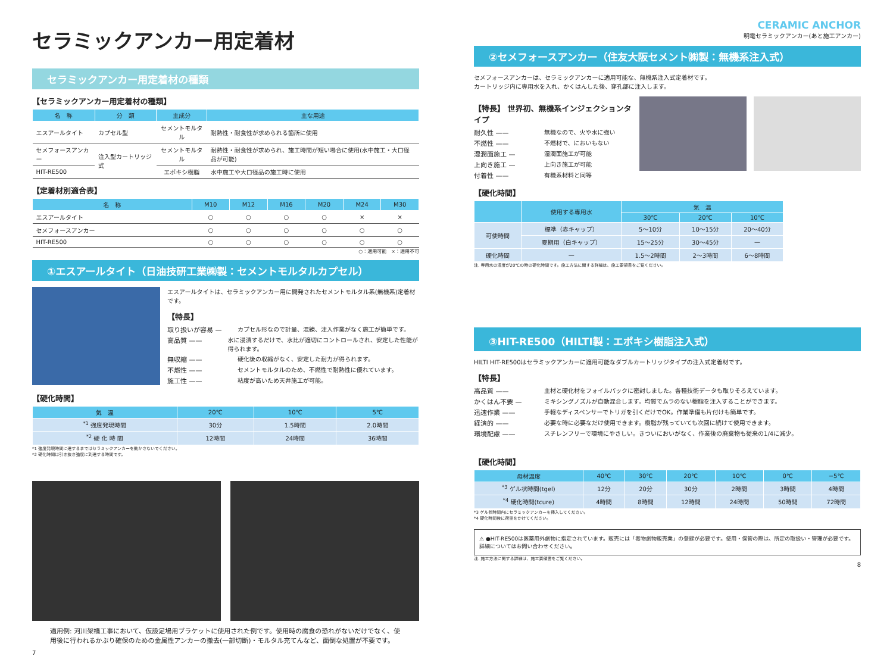セラミックアンカー用定着材
セラミックアンカー用定着材の種類
【セラミックアンカー用定着材の種類】
| 名 称 | 分 類 | 主成分 | 主な用途 |
| --- | --- | --- | --- |
| エスアールタイト | カプセル型 | セメントモルタル | 耐熱性・耐食性が求められる箇所に使用 |
| セメフォースアンカー | 注入型カートリッジ式 | セメントモルタル | 耐熱性・耐食性が求められ、施工時間が短い場合に使用(水中施工・大口径品が可能) |
| HIT-RE500 | | エポキシ樹脂 | 水中施工や大口径品の施工時に使用 |
【定着材別適合表】
| 名 称 | M10 | M12 | M16 | M20 | M24 | M30 |
| --- | --- | --- | --- | --- | --- | --- |
| エスアールタイト | ○ | ○ | ○ | ○ | × | × |
| セメフォースアンカー | ○ | ○ | ○ | ○ | ○ | ○ |
| HIT-RE500 | ○ | ○ | ○ | ○ | ○ | ○ |
○：適用可能　×：適用不可
①エスアールタイト（日油技研工業㈱製：セメントモルタルカプセル）
エスアールタイトは、セラミックアンカー用に開発されたセメントモルタル系(無機系)定着材です。
【特長】
取り扱いが容易 — カプセル形なので計量、混練、注入作業がなく施工が簡単です。
高品質 —— 水に浸漬するだけで、水比が適切にコントロールされ、安定した性能が得られます。
無収縮 —— 硬化後の収縮がなく、安定した耐力が得られます。
不燃性 —— セメントモルタルのため、不燃性で耐熱性に優れています。
施工性 —— 粘度が高いため天井施工が可能。
【硬化時間】
| 気 温 | 20℃ | 10℃ | 5℃ |
| --- | --- | --- | --- |
| <sup>*1</sup> 強度発現時間 | 30分 | 1.5時間 | 2.0時間 |
| <sup>*2</sup> 硬 化 時 間 | 12時間 | 24時間 | 36時間 |
*1 強度発現時間に達するまではセラミックアンカーを動かさないでください。
*2 硬化時間は引き抜き強度に到達する時間です。
適用例: 河川架橋工事において、仮設足場用ブラケットに使用された例です。使用時の腐食の恐れがないだけでなく、使用後に行われるかぶり確保のための金属性アンカーの撤去(一部切断)・モルタル充てんなど、面倒な処置が不要です。
7
CERAMIC ANCHOR
明電セラミックアンカー(あと施工アンカー)
②セメフォースアンカー（住友大阪セメント㈱製：無機系注入式）
セメフォースアンカーは、セラミックアンカーに適用可能な、無機系注入式定着材です。
カートリッジ内に専用水を入れ、かくはんした後、穿孔部に注入します。
【特長】 世界初、無機系インジェクションタイプ
耐久性 —— 無機なので、火や水に強い
不燃性 —— 不燃材で、においもない
湿潤面施工 — 湿潤面施工が可能
上向き施工 — 上向き施工が可能
付着性 —— 有機系材料と同等
【硬化時間】
| | 使用する専用水 | 気 温 | | |
| --- | --- | --- | --- | --- |
| | | 30℃ | 20℃ | 10℃ |
| 可使時間 | 標準（赤キャップ） | 5～10分 | 10～15分 | 20～40分 |
| | 夏期用（白キャップ） | 15～25分 | 30～45分 | — |
| 硬化時間 | — | 1.5～2時間 | 2～3時間 | 6～8時間 |
注. 専用水の温度が20℃の時の硬化時間です。施工方法に関する詳細は、施工要領書をご覧ください。
③HIT-RE500（HILTI製：エポキシ樹脂注入式）
HILTI HIT-RE500はセラミックアンカーに適用可能なダブルカートリッジタイプの注入式定着材です。
【特長】
高品質 —— 主材と硬化材をフォイルパックに密封しました。各種技術データも取りそろえています。
かくはん不要 — ミキシングノズルが自動混合します。均質でムラのない樹脂を注入することができます。
迅速作業 —— 手軽なディスペンサーでトリガを引くだけでOK。作業準備も片付けも簡単です。
経済的 —— 必要な時に必要なだけ使用できます。樹脂が残っていても次回に続けて使用できます。
環境配慮 —— スチレンフリーで環境にやさしい。きついにおいがなく、作業後の廃棄物も従来の1/4に減少。
【硬化時間】
| 母材温度 | 40℃ | 30℃ | 20℃ | 10℃ | 0℃ | −5℃ |
| --- | --- | --- | --- | --- | --- | --- |
| <sup>*3</sup> ゲル状時間(tgel) | 12分 | 20分 | 30分 | 2時間 | 3時間 | 4時間 |
| <sup>*4</sup> 硬化時間(tcure) | 4時間 | 8時間 | 12時間 | 24時間 | 50時間 | 72時間 |
*3 ゲル状時間内にセラミックアンカーを挿入してください。
*4 硬化時間後に荷重をかけてください。
⚠ ●HIT-RE500は医薬用外劇物に指定されています。販売には「毒物劇物販売業」の登録が必要です。使用・保管の際は、所定の取扱い・管理が必要です。詳細についてはお問い合わせください。
注. 施工方法に関する詳細は、施工要領書をご覧ください。
8